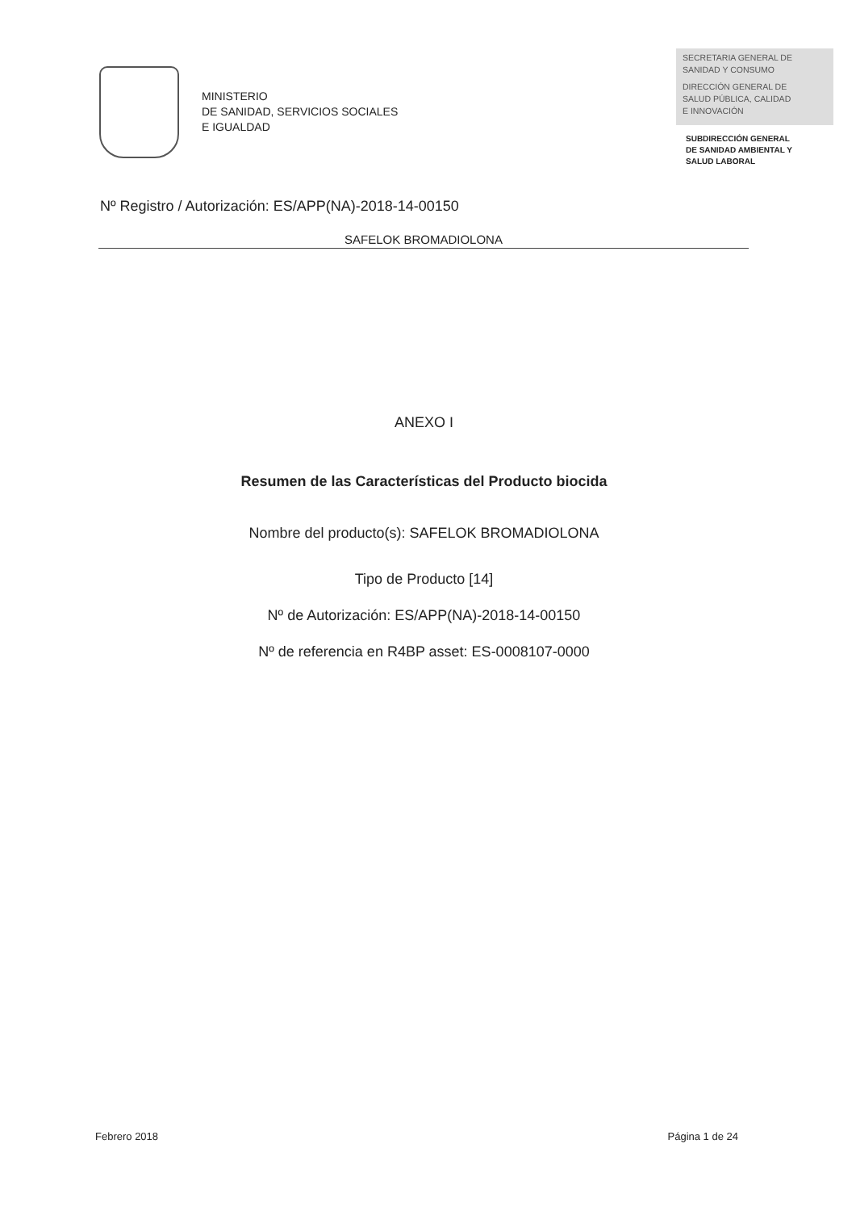MINISTERIO
DE SANIDAD, SERVICIOS SOCIALES
E IGUALDAD
SECRETARIA GENERAL DE
SANIDAD Y CONSUMO
DIRECCIÓN GENERAL DE
SALUD PÚBLICA, CALIDAD
E INNOVACIÓN
SUBDIRECCIÓN GENERAL
DE SANIDAD AMBIENTAL Y
SALUD LABORAL
Nº Registro / Autorización: ES/APP(NA)-2018-14-00150
SAFELOK BROMADIOLONA
ANEXO I
Resumen de las Características del Producto biocida
Nombre del producto(s): SAFELOK BROMADIOLONA
Tipo de Producto [14]
Nº de Autorización: ES/APP(NA)-2018-14-00150
Nº de referencia en R4BP asset: ES-0008107-0000
Febrero 2018 Página 1 de 24